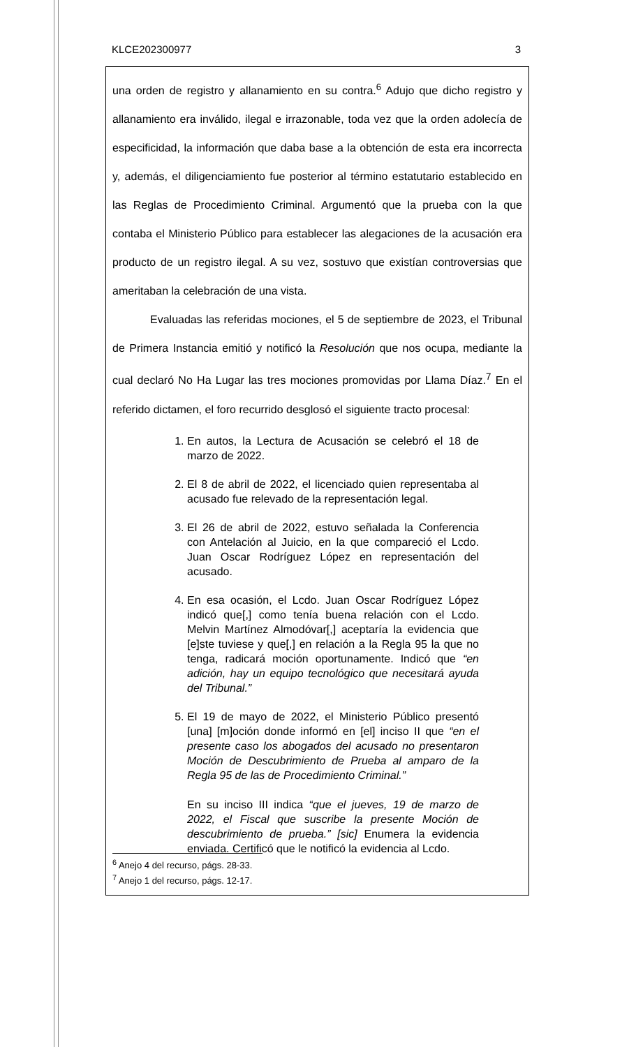KLCE202300977 3
una orden de registro y allanamiento en su contra.<sup>6</sup> Adujo que dicho registro y allanamiento era inválido, ilegal e irrazonable, toda vez que la orden adolecía de especificidad, la información que daba base a la obtención de esta era incorrecta y, además, el diligenciamiento fue posterior al término estatutario establecido en las Reglas de Procedimiento Criminal. Argumentó que la prueba con la que contaba el Ministerio Público para establecer las alegaciones de la acusación era producto de un registro ilegal. A su vez, sostuvo que existían controversias que ameritaban la celebración de una vista.
Evaluadas las referidas mociones, el 5 de septiembre de 2023, el Tribunal de Primera Instancia emitió y notificó la Resolución que nos ocupa, mediante la cual declaró No Ha Lugar las tres mociones promovidas por Llama Díaz.<sup>7</sup> En el referido dictamen, el foro recurrido desglosó el siguiente tracto procesal:
1. En autos, la Lectura de Acusación se celebró el 18 de marzo de 2022.
2. El 8 de abril de 2022, el licenciado quien representaba al acusado fue relevado de la representación legal.
3. El 26 de abril de 2022, estuvo señalada la Conferencia con Antelación al Juicio, en la que compareció el Lcdo. Juan Oscar Rodríguez López en representación del acusado.
4. En esa ocasión, el Lcdo. Juan Oscar Rodríguez López indicó que[,] como tenía buena relación con el Lcdo. Melvin Martínez Almodóvar[,] aceptaría la evidencia que [e]ste tuviese y que[,] en relación a la Regla 95 la que no tenga, radicará moción oportunamente. Indicó que “en adición, hay un equipo tecnológico que necesitará ayuda del Tribunal.”
5. El 19 de mayo de 2022, el Ministerio Público presentó [una] [m]oción donde informó en [el] inciso II que “en el presente caso los abogados del acusado no presentaron Moción de Descubrimiento de Prueba al amparo de la Regla 95 de las de Procedimiento Criminal.”
En su inciso III indica “que el jueves, 19 de marzo de 2022, el Fiscal que suscribe la presente Moción de descubrimiento de prueba.” [sic] Enumera la evidencia enviada. Certificó que le notificó la evidencia al Lcdo.
<sup>6</sup> Anejo 4 del recurso, págs. 28-33.
<sup>7</sup> Anejo 1 del recurso, págs. 12-17.